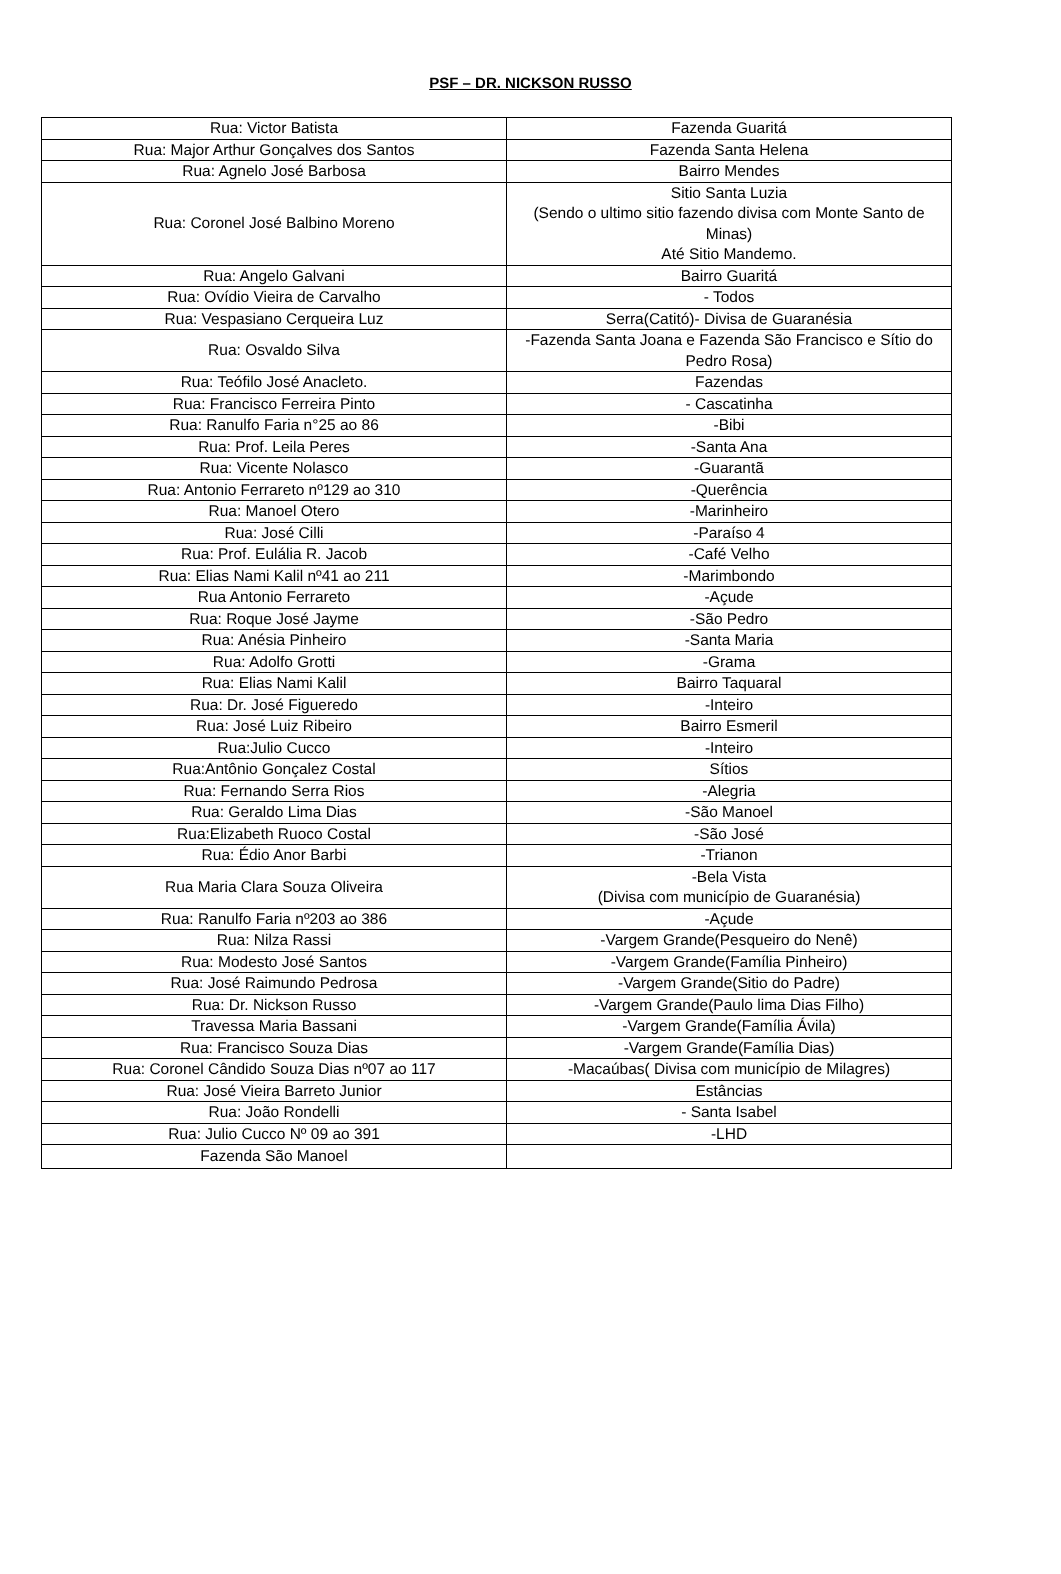PSF – DR. NICKSON RUSSO
| Rua: Victor Batista | Fazenda Guaritá |
| Rua: Major Arthur Gonçalves dos Santos | Fazenda Santa Helena |
| Rua: Agnelo José Barbosa | Bairro Mendes |
| Rua: Coronel José Balbino Moreno | Sitio Santa Luzia (Sendo o ultimo sitio fazendo divisa com Monte Santo de Minas) Até Sitio Mandemo. |
| Rua: Angelo Galvani | Bairro Guaritá |
| Rua: Ovídio Vieira de Carvalho | - Todos |
| Rua: Vespasiano Cerqueira Luz | Serra(Catitó)- Divisa de Guaranésia |
| Rua: Osvaldo Silva | -Fazenda Santa Joana e Fazenda São Francisco e Sítio do Pedro Rosa) |
| Rua: Teófilo José Anacleto. | Fazendas |
| Rua: Francisco Ferreira Pinto | - Cascatinha |
| Rua: Ranulfo Faria n°25 ao 86 | -Bibi |
| Rua: Prof. Leila Peres | -Santa Ana |
| Rua: Vicente Nolasco | -Guarantã |
| Rua: Antonio Ferrareto nº129 ao 310 | -Querência |
| Rua: Manoel Otero | -Marinheiro |
| Rua: José Cilli | -Paraíso 4 |
| Rua: Prof. Eulália R. Jacob | -Café Velho |
| Rua: Elias Nami Kalil nº41 ao 211 | -Marimbondo |
| Rua Antonio Ferrareto | -Açude |
| Rua: Roque José Jayme | -São Pedro |
| Rua: Anésia Pinheiro | -Santa Maria |
| Rua: Adolfo Grotti | -Grama |
| Rua: Elias Nami Kalil | Bairro Taquaral |
| Rua: Dr. José Figueredo | -Inteiro |
| Rua: José Luiz Ribeiro | Bairro Esmeril |
| Rua:Julio Cucco | -Inteiro |
| Rua:Antônio Gonçalez Costal | Sítios |
| Rua: Fernando Serra Rios | -Alegria |
| Rua: Geraldo Lima Dias | -São Manoel |
| Rua:Elizabeth Ruoco Costal | -São José |
| Rua: Édio Anor Barbi | -Trianon |
| Rua Maria Clara Souza Oliveira | -Bela Vista (Divisa com município de Guaranésia) |
| Rua: Ranulfo Faria nº203 ao 386 | -Açude |
| Rua: Nilza Rassi | -Vargem Grande(Pesqueiro do Nenê) |
| Rua: Modesto José Santos | -Vargem Grande(Família Pinheiro) |
| Rua: José Raimundo Pedrosa | -Vargem Grande(Sitio do Padre) |
| Rua: Dr. Nickson Russo | -Vargem Grande(Paulo lima Dias Filho) |
| Travessa Maria Bassani | -Vargem Grande(Família Ávila) |
| Rua: Francisco Souza Dias | -Vargem Grande(Família Dias) |
| Rua: Coronel Cândido Souza Dias nº07 ao 117 | -Macaúbas( Divisa com município de Milagres) |
| Rua: José Vieira Barreto Junior | Estâncias |
| Rua: João Rondelli | - Santa Isabel |
| Rua: Julio Cucco Nº 09 ao 391 | -LHD |
| Fazenda São Manoel | |